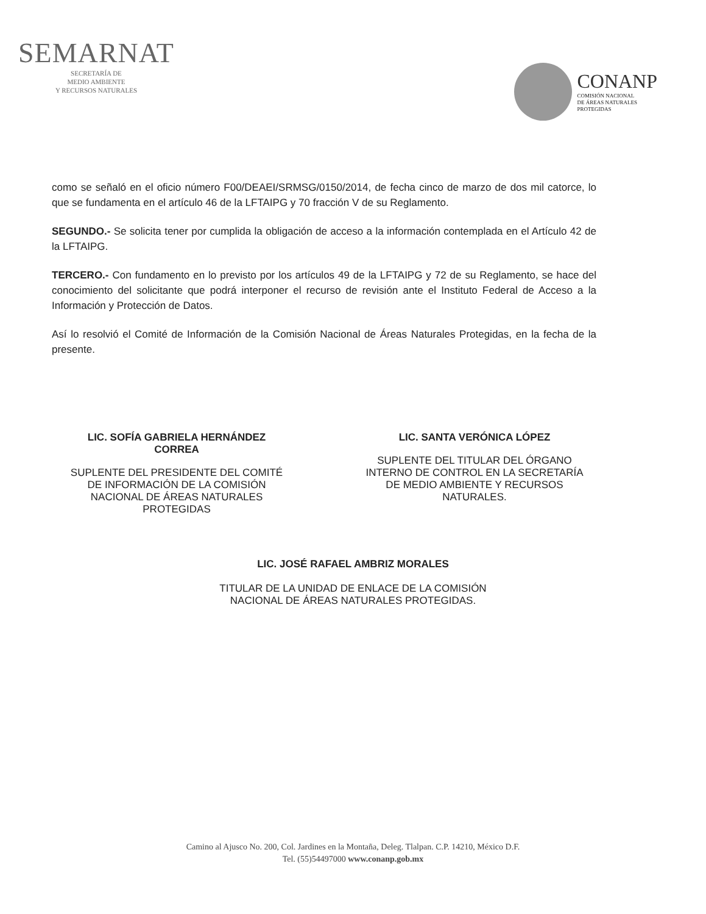SEMARNAT
SECRETARÍA DE
MEDIO AMBIENTE
Y RECURSOS NATURALES
CONANP
COMISIÓN NACIONAL
DE ÁREAS NATURALES
PROTEGIDAS
como se señaló en el oficio número F00/DEAEI/SRMSG/0150/2014, de fecha cinco de marzo de dos mil catorce, lo que se fundamenta en el artículo 46 de la LFTAIPG y 70 fracción V de su Reglamento.
SEGUNDO.- Se solicita tener por cumplida la obligación de acceso a la información contemplada en el Artículo 42 de la LFTAIPG.
TERCERO.- Con fundamento en lo previsto por los artículos 49 de la LFTAIPG y 72 de su Reglamento, se hace del conocimiento del solicitante que podrá interponer el recurso de revisión ante el Instituto Federal de Acceso a la Información y Protección de Datos.
Así lo resolvió el Comité de Información de la Comisión Nacional de Áreas Naturales Protegidas, en la fecha de la presente.
LIC. SOFÍA GABRIELA HERNÁNDEZ CORREA
SUPLENTE DEL PRESIDENTE DEL COMITÉ DE INFORMACIÓN DE LA COMISIÓN NACIONAL DE ÁREAS NATURALES PROTEGIDAS
LIC. SANTA VERÓNICA LÓPEZ
SUPLENTE DEL TITULAR DEL ÓRGANO INTERNO DE CONTROL EN LA SECRETARÍA DE MEDIO AMBIENTE Y RECURSOS NATURALES.
LIC. JOSÉ RAFAEL AMBRIZ MORALES
TITULAR DE LA UNIDAD DE ENLACE DE LA COMISIÓN
NACIONAL DE ÁREAS NATURALES PROTEGIDAS.
Camino al Ajusco No. 200, Col. Jardines en la Montaña, Deleg. Tlalpan. C.P. 14210, México D.F.
Tel. (55)54497000 www.conanp.gob.mx